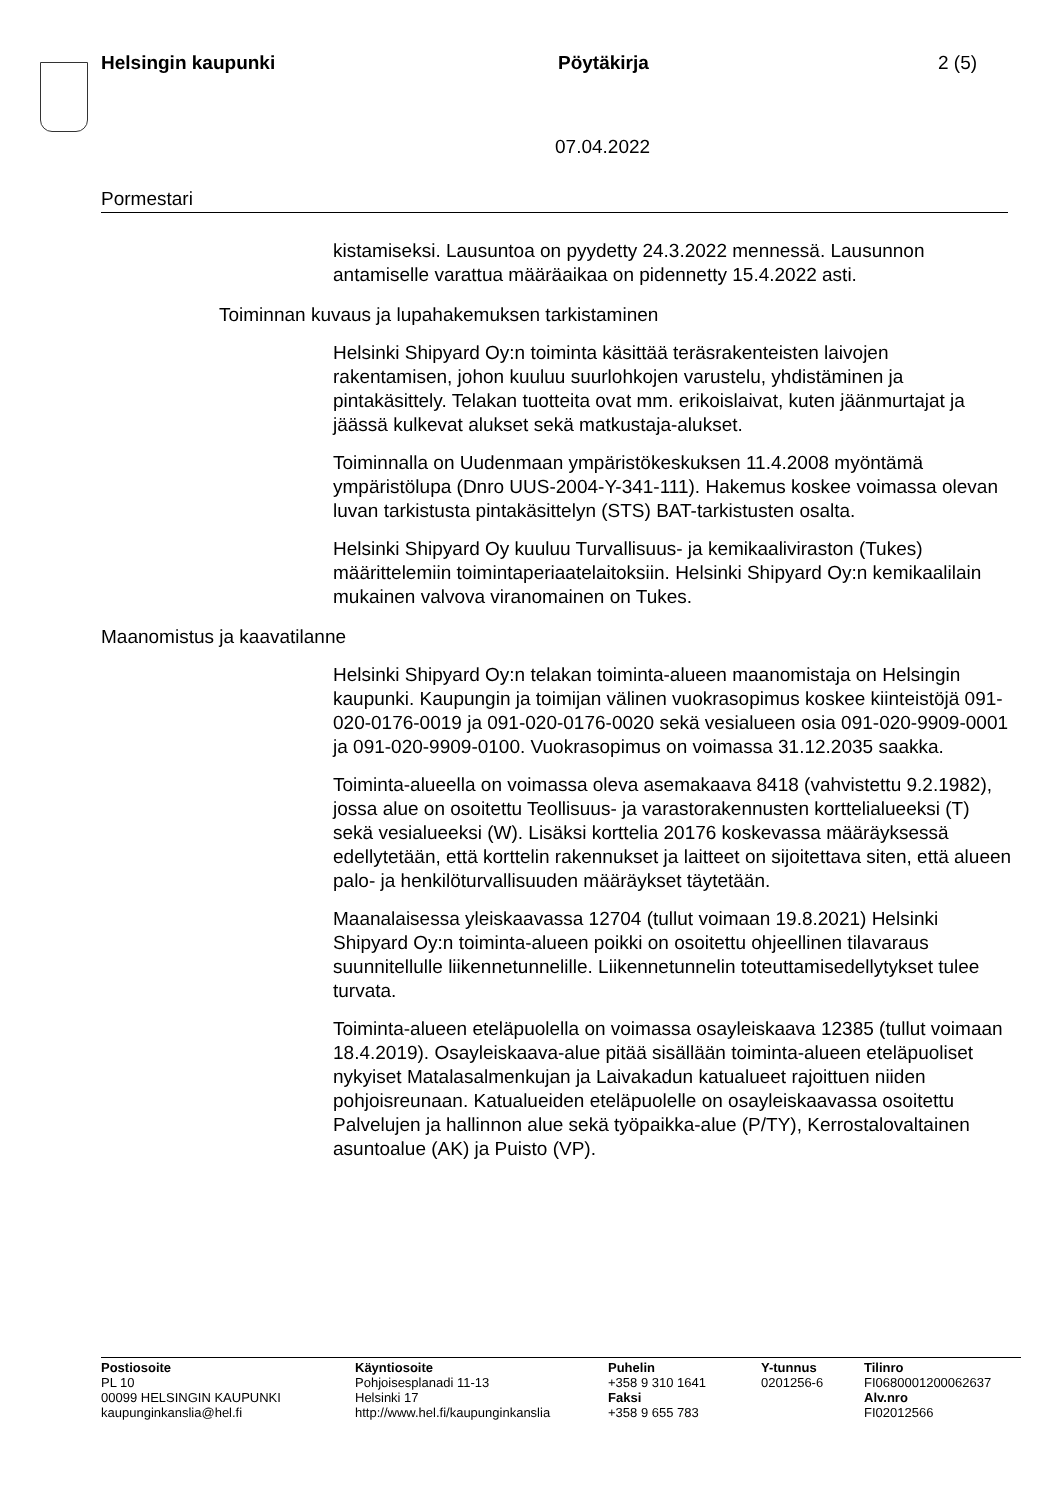Helsingin kaupunki Pöytäkirja 2 (5)
07.04.2022
Pormestari
kistamiseksi. Lausuntoa on pyydetty 24.3.2022 mennessä. Lausunnon antamiselle varattua määräaikaa on pidennetty 15.4.2022 asti.
Toiminnan kuvaus ja lupahakemuksen tarkistaminen
Helsinki Shipyard Oy:n toiminta käsittää teräsrakenteisten laivojen rakentamisen, johon kuuluu suurlohkojen varustelu, yhdistäminen ja pintakäsittely. Telakan tuotteita ovat mm. erikoislaivat, kuten jäänmurtajat ja jäässä kulkevat alukset sekä matkustaja-alukset.
Toiminnalla on Uudenmaan ympäristökeskuksen 11.4.2008 myöntämä ympäristölupa (Dnro UUS-2004-Y-341-111). Hakemus koskee voimassa olevan luvan tarkistusta pintakäsittelyn (STS) BAT-tarkistusten osalta.
Helsinki Shipyard Oy kuuluu Turvallisuus- ja kemikaaliviraston (Tukes) määrittelemiin toimintaperiaatelaitoksiin. Helsinki Shipyard Oy:n kemikaalilain mukainen valvova viranomainen on Tukes.
Maanomistus ja kaavatilanne
Helsinki Shipyard Oy:n telakan toiminta-alueen maanomistaja on Helsingin kaupunki. Kaupungin ja toimijan välinen vuokrasopimus koskee kiinteistöjä 091-020-0176-0019 ja 091-020-0176-0020 sekä vesialueen osia 091-020-9909-0001 ja 091-020-9909-0100. Vuokrasopimus on voimassa 31.12.2035 saakka.
Toiminta-alueella on voimassa oleva asemakaava 8418 (vahvistettu 9.2.1982), jossa alue on osoitettu Teollisuus- ja varastorakennusten korttelialueeksi (T) sekä vesialueeksi (W). Lisäksi korttelia 20176 koskevassa määräyksessä edellytetään, että korttelin rakennukset ja laitteet on sijoitettava siten, että alueen palo- ja henkilöturvallisuuden määräykset täytetään.
Maanalaisessa yleiskaavassa 12704 (tullut voimaan 19.8.2021) Helsinki Shipyard Oy:n toiminta-alueen poikki on osoitettu ohjeellinen tilavaraus suunnitellulle liikennetunnelille. Liikennetunnelin toteuttamisedellytykset tulee turvata.
Toiminta-alueen eteläpuolella on voimassa osayleiskaava 12385 (tullut voimaan 18.4.2019). Osayleiskaava-alue pitää sisällään toiminta-alueen eteläpuoliset nykyiset Matalasalmenkujan ja Laivakadun katualueet rajoittuen niiden pohjoisreunaan. Katualueiden eteläpuolelle on osayleiskaavassa osoitettu Palvelujen ja hallinnon alue sekä työpaikka-alue (P/TY), Kerrostalovaltainen asuntoalue (AK) ja Puisto (VP).
Postiosoite
PL 10
00099 HELSINGIN KAUPUNKI
kaupunginkanslia@hel.fi
Käyntiosoite
Pohjoisesplanadi 11-13
Helsinki 17
http://www.hel.fi/kaupunginkanslia
Puhelin
+358 9 310 1641
Faksi
+358 9 655 783
Y-tunnus
0201256-6
Tilinro
FI0680001200062637
Alv.nro
FI02012566